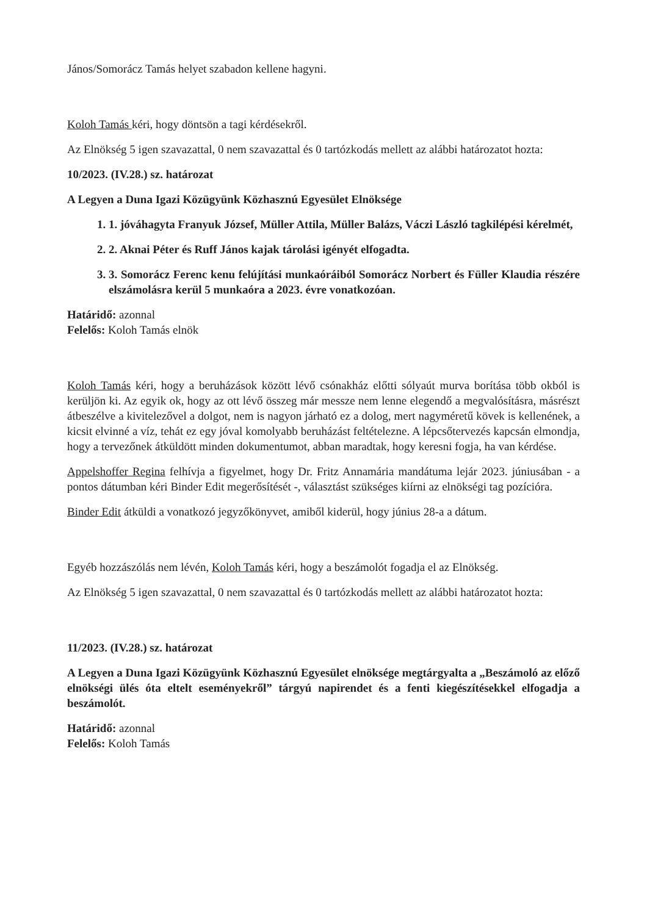János/Somorácz Tamás helyet szabadon kellene hagyni.
Koloh Tamás kéri, hogy döntsön a tagi kérdésekről.
Az Elnökség 5 igen szavazattal, 0 nem szavazattal és 0 tartózkodás mellett az alábbi határozatot hozta:
10/2023. (IV.28.) sz. határozat
A Legyen a Duna Igazi Közügyünk Közhasznú Egyesület Elnöksége
1. 1. jóváhagyta Franyuk József, Müller Attila, Müller Balázs, Váczi László tagkilépési kérelmét,
2. 2. Aknai Péter és Ruff János kajak tárolási igényét elfogadta.
3. 3. Somorácz Ferenc kenu felújítási munkaóráiból Somorácz Norbert és Füller Klaudia részére elszámolásra kerül 5 munkaóra a 2023. évre vonatkozóan.
Határidő: azonnal
Felelős: Koloh Tamás elnök
Koloh Tamás kéri, hogy a beruházások között lévő csónakház előtti sólyaút murva borítása több okból is kerüljön ki. Az egyik ok, hogy az ott lévő összeg már messze nem lenne elegendő a megvalósításra, másrészt átbeszélve a kivitelezővel a dolgot, nem is nagyon járható ez a dolog, mert nagyméretű kövek is kellenének, a kicsit elvinné a víz, tehát ez egy jóval komolyabb beruházást feltételezne. A lépcsőtervezés kapcsán elmondja, hogy a tervezőnek átküldött minden dokumentumot, abban maradtak, hogy keresni fogja, ha van kérdése.
Appelshoffer Regina felhívja a figyelmet, hogy Dr. Fritz Annamária mandátuma lejár 2023. júniusában - a pontos dátumban kéri Binder Edit megerősítését -, választást szükséges kiírni az elnökségi tag pozícióra.
Binder Edit átküldi a vonatkozó jegyzőkönyvet, amiből kiderül, hogy június 28-a a dátum.
Egyéb hozzászólás nem lévén, Koloh Tamás kéri, hogy a beszámolót fogadja el az Elnökség.
Az Elnökség 5 igen szavazattal, 0 nem szavazattal és 0 tartózkodás mellett az alábbi határozatot hozta:
11/2023. (IV.28.) sz. határozat
A Legyen a Duna Igazi Közügyünk Közhasznú Egyesület elnöksége megtárgyalta a „Beszámoló az előző elnökségi ülés óta eltelt eseményekről” tárgyú napirendet és a fenti kiegészítésekkel elfogadja a beszámolót.
Határidő: azonnal
Felelős: Koloh Tamás